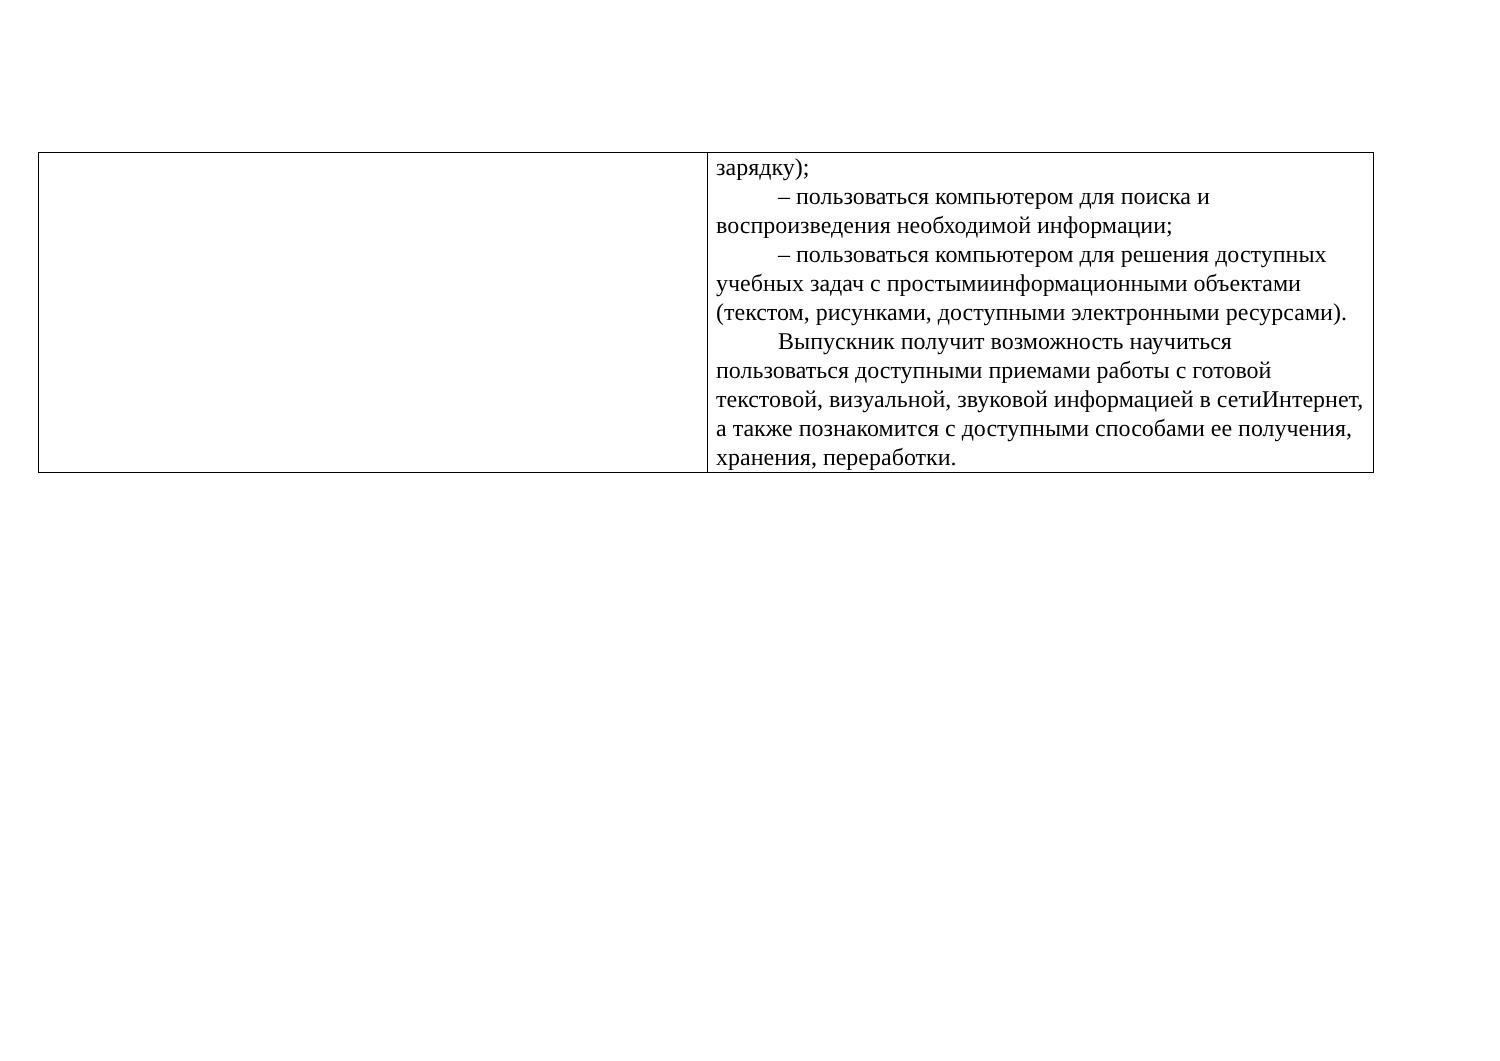| | зарядку); – пользоваться компьютером для поиска и воспроизведения необходимой информации; – пользоваться компьютером для решения доступных учебных задач с простымиинформационными объектами (текстом, рисунками, доступными электронными ресурсами). Выпускник получит возможность научиться пользоваться доступными приемами работы с готовой текстовой, визуальной, звуковой информацией в сетиИнтернет, а также познакомится с доступными способами ее получения, хранения, переработки. |